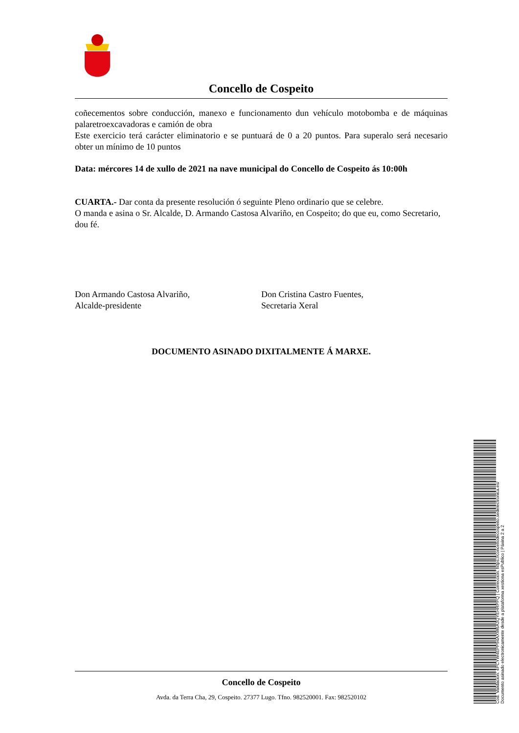Concello de Cospeito
coñecementos sobre conducción, manexo e funcionamento dun vehículo motobomba e de máquinas palaretroexcavadoras e camión de obra
Este exercicio terá carácter eliminatorio e se puntuará de 0 a 20 puntos. Para superalo será necesario obter un mínimo de 10 puntos
Data: mércores 14 de xullo de 2021 na nave municipal do Concello de Cospeito ás 10:00h
CUARTA.- Dar conta da presente resolución ó seguinte Pleno ordinario que se celebre.
O manda e asina o Sr. Alcalde, D. Armando Castosa Alvariño, en Cospeito; do que eu, como Secretario, dou fé.
Don Armando Castosa Alvariño,
Alcalde-presidente
Don Cristina Castro Fuentes,
Secretaria Xeral
DOCUMENTO ASINADO DIXITALMENTE Á MARXE.
Concello de Cospeito
Avda. da Terra Cha, 29, Cospeito. 27377 Lugo. Tfno. 982520001. Fax: 982520102
Cod. Validación: 4PCYW4EPP94AXW6A3QYEHRPPQ | Corrección: https://concellodecospeito.sedelectronica.es/
Documento asinado electronicamente desde a plataforma xestiona esPublico | Páxina 2 a 2